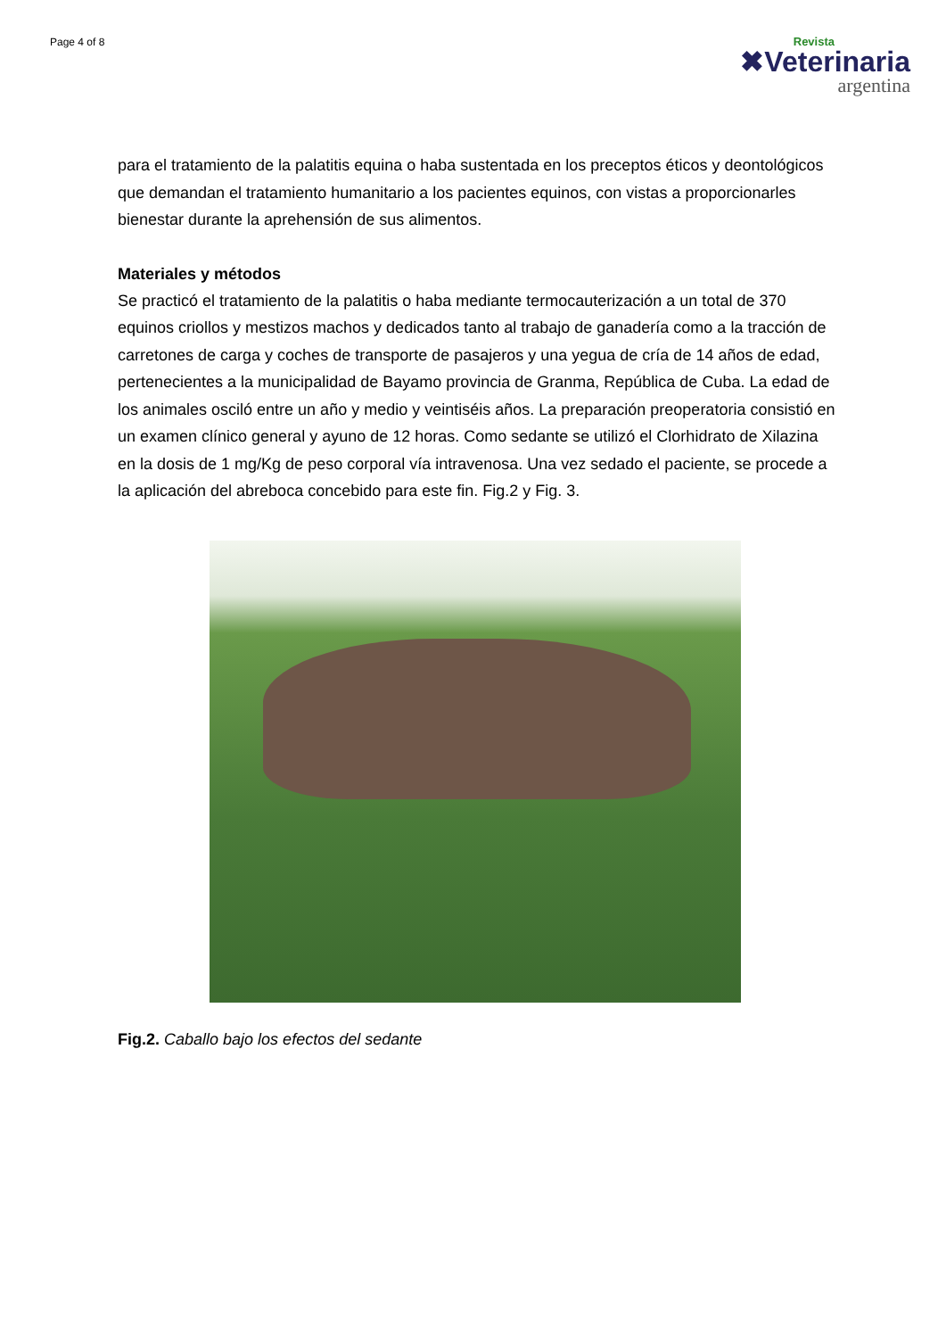Page 4 of 8
Revista
✖Veterinaria
argentina
para el tratamiento de la palatitis equina o haba sustentada en los preceptos éticos y deontológicos que demandan el tratamiento humanitario a los pacientes equinos, con vistas a proporcionarles bienestar durante la aprehensión de sus alimentos.
Materiales y métodos
Se practicó el tratamiento de la palatitis o haba mediante termocauterización a un total de 370 equinos criollos y mestizos machos y dedicados tanto al trabajo de ganadería como a la tracción de carretones de carga y coches de transporte de pasajeros y una yegua de cría de 14 años de edad, pertenecientes a la municipalidad de Bayamo provincia de Granma, República de Cuba. La edad de los animales osciló entre un año y medio y veintiséis años. La preparación preoperatoria consistió en un examen clínico general y ayuno de 12 horas. Como sedante se utilizó el Clorhidrato de Xilazina en la dosis de 1 mg/Kg de peso corporal vía intravenosa. Una vez sedado el paciente, se procede a la aplicación del abreboca concebido para este fin. Fig.2 y Fig. 3.
Fig.2. Caballo bajo los efectos del sedante